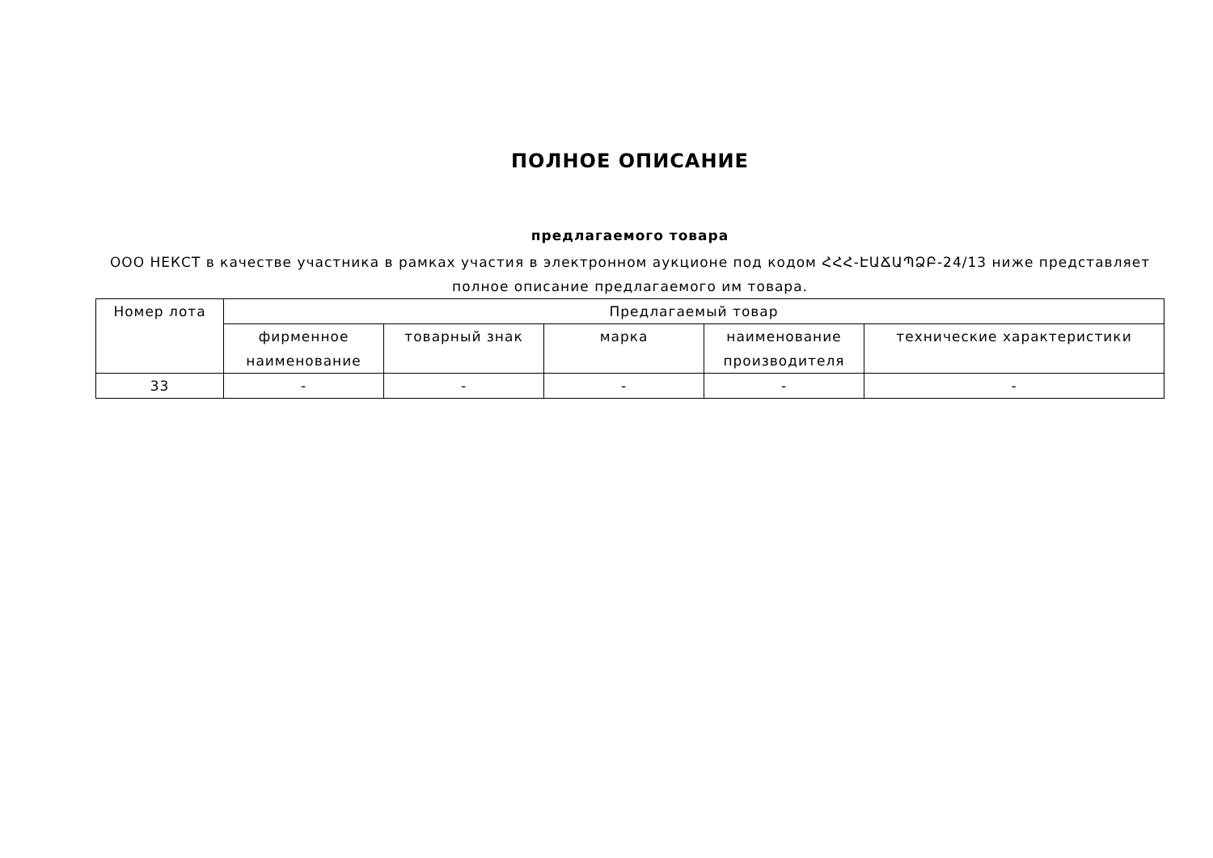ПОЛНОЕ ОПИСАНИЕ
предлагаемого товара
ООО НЕКСТ в качестве участника в рамках участия в электронном аукционе под кодом ՀՀՀ-ԷԱՃԱՊՁԲ-24/13 ниже представляет полное описание предлагаемого им товара.
| Номер лота | Предлагаемый товар | | | | |
| --- | --- | --- | --- | --- | --- |
| | фирменное наименование | товарный знак | марка | наименование производителя | технические характеристики |
| 33 | - | - | - | - | - |